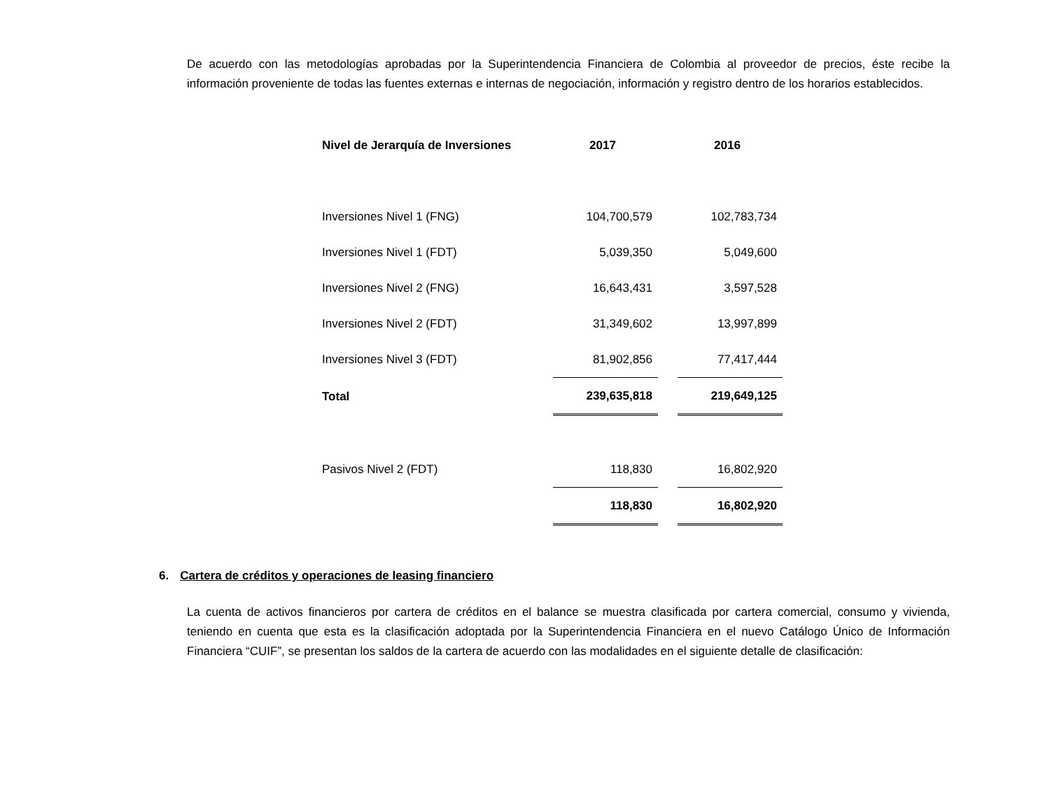De acuerdo con las metodologías aprobadas por la Superintendencia Financiera de Colombia al proveedor de precios, éste recibe la información proveniente de todas las fuentes externas e internas de negociación, información y registro dentro de los horarios establecidos.
| Nivel de Jerarquía de Inversiones | 2017 | | 2016 |
| --- | --- | --- | --- |
| Inversiones Nivel 1 (FNG) | 104,700,579 | | 102,783,734 |
| Inversiones Nivel 1 (FDT) | 5,039,350 | | 5,049,600 |
| Inversiones Nivel 2 (FNG) | 16,643,431 | | 3,597,528 |
| Inversiones Nivel 2 (FDT) | 31,349,602 | | 13,997,899 |
| Inversiones Nivel 3 (FDT) | 81,902,856 | | 77,417,444 |
| Total | 239,635,818 | | 219,649,125 |
| Pasivos Nivel 2 (FDT) | 118,830 | | 16,802,920 |
| | 118,830 | | 16,802,920 |
6. Cartera de créditos y operaciones de leasing financiero
La cuenta de activos financieros por cartera de créditos en el balance se muestra clasificada por cartera comercial, consumo y vivienda, teniendo en cuenta que esta es la clasificación adoptada por la Superintendencia Financiera en el nuevo Catálogo Único de Información Financiera “CUIF”, se presentan los saldos de la cartera de acuerdo con las modalidades en el siguiente detalle de clasificación: